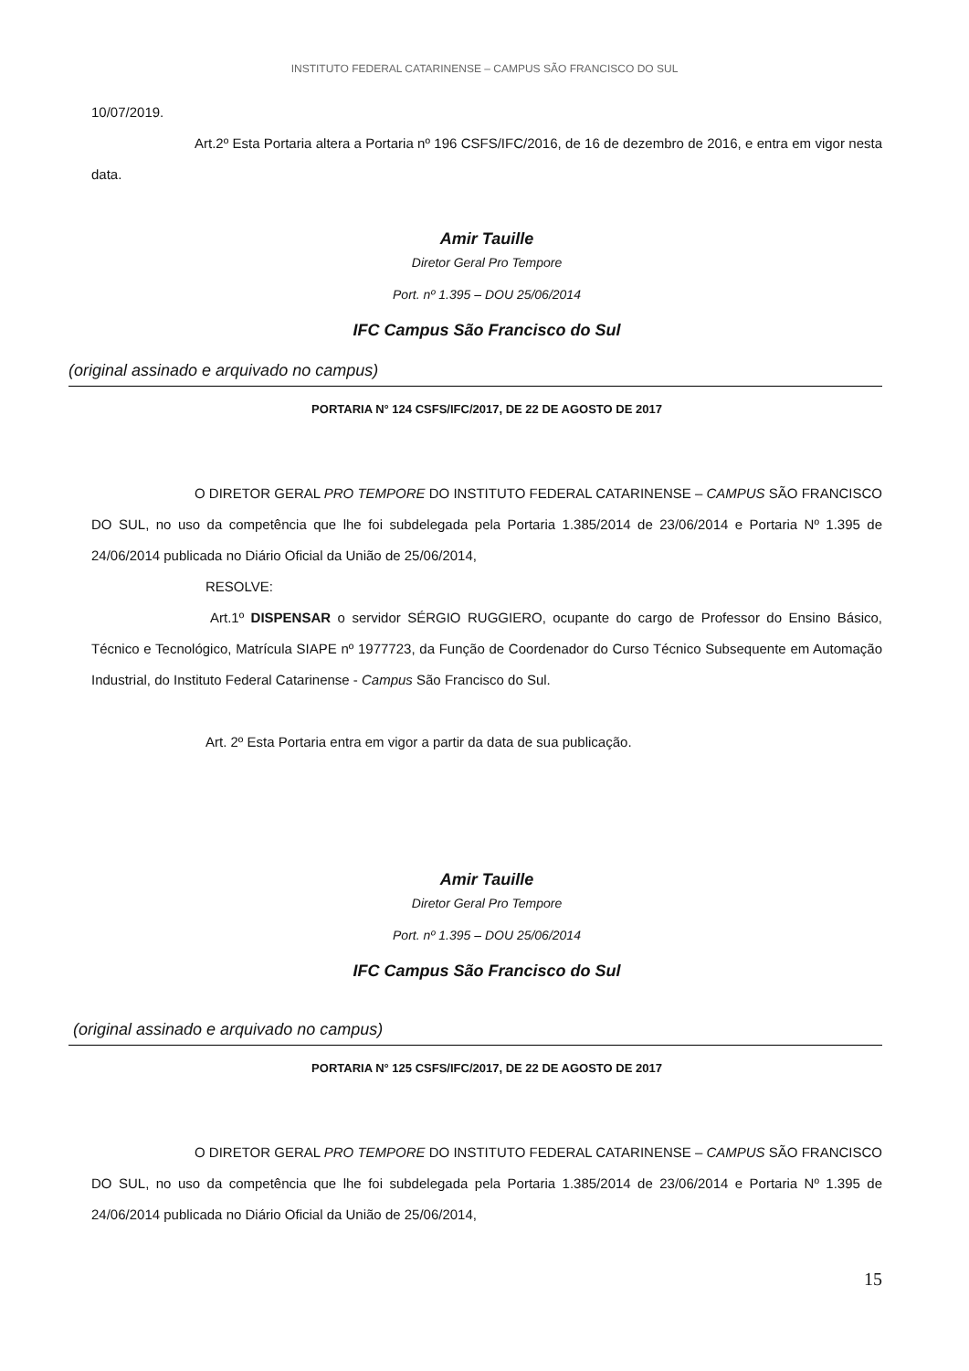INSTITUTO FEDERAL CATARINENSE – CAMPUS SÃO FRANCISCO DO SUL
10/07/2019.
Art.2º Esta Portaria altera a Portaria nº 196 CSFS/IFC/2016, de 16 de dezembro de 2016, e entra em vigor nesta data.
Amir Tauille
Diretor Geral Pro Tempore
Port. nº 1.395 – DOU 25/06/2014
IFC Campus São Francisco do Sul
(original assinado e arquivado no campus)
PORTARIA N° 124 CSFS/IFC/2017, DE 22 DE AGOSTO DE 2017
O DIRETOR GERAL PRO TEMPORE DO INSTITUTO FEDERAL CATARINENSE – CAMPUS SÃO FRANCISCO DO SUL, no uso da competência que lhe foi subdelegada pela Portaria 1.385/2014 de 23/06/2014 e Portaria Nº 1.395 de 24/06/2014 publicada no Diário Oficial da União de 25/06/2014,
RESOLVE:
Art.1º DISPENSAR o servidor SÉRGIO RUGGIERO, ocupante do cargo de Professor do Ensino Básico, Técnico e Tecnológico, Matrícula SIAPE nº 1977723, da Função de Coordenador do Curso Técnico Subsequente em Automação Industrial, do Instituto Federal Catarinense - Campus São Francisco do Sul.
Art. 2º Esta Portaria entra em vigor a partir da data de sua publicação.
Amir Tauille
Diretor Geral Pro Tempore
Port. nº 1.395 – DOU 25/06/2014
IFC Campus São Francisco do Sul
(original assinado e arquivado no campus)
PORTARIA N° 125 CSFS/IFC/2017, DE 22 DE AGOSTO DE 2017
O DIRETOR GERAL PRO TEMPORE DO INSTITUTO FEDERAL CATARINENSE – CAMPUS SÃO FRANCISCO DO SUL, no uso da competência que lhe foi subdelegada pela Portaria 1.385/2014 de 23/06/2014 e Portaria Nº 1.395 de 24/06/2014 publicada no Diário Oficial da União de 25/06/2014,
15